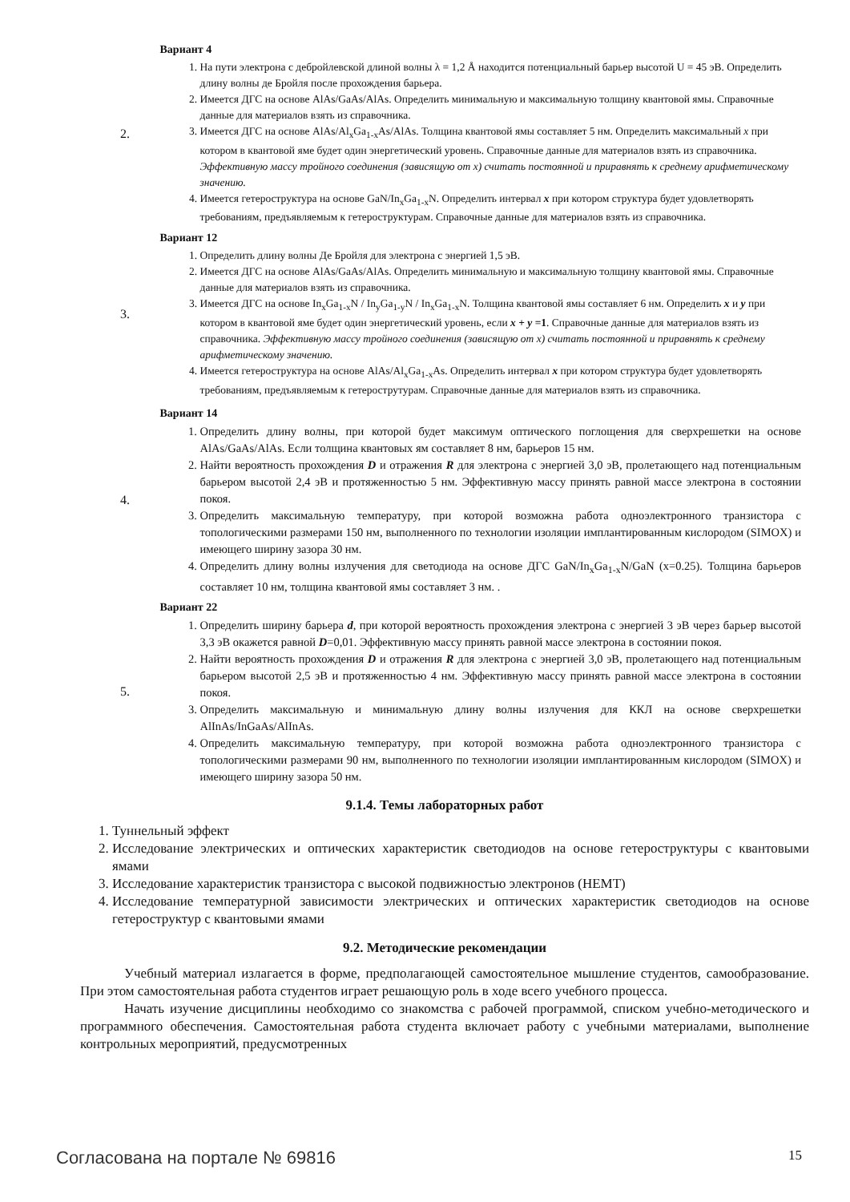2.
Вариант 4
1. На пути электрона с дебройлевской длиной волны λ = 1,2 Å находится потенциальный барьер высотой U = 45 эВ. Определить длину волны де Бройля после прохождения барьера.
2. Имеется ДГС на основе AlAs/GaAs/AlAs. Определить минимальную и максимальную толщину квантовой ямы. Справочные данные для материалов взять из справочника.
3. Имеется ДГС на основе AlAs/Al<sub>x</sub>Ga<sub>1-x</sub>As/AlAs. Толщина квантовой ямы составляет 5 нм. Определить максимальный x при котором в квантовой яме будет один энергетический уровень. Справочные данные для материалов взять из справочника. Эффективную массу тройного соединения (зависящую от x) считать постоянной и приравнять к среднему арифметическому значению.
4. Имеется гетероструктура на основе GaN/In<sub>x</sub>Ga<sub>1-x</sub>N. Определить интервал x при котором структура будет удовлетворять требованиям, предъявляемым к гетероструктурам. Справочные данные для материалов взять из справочника.
3.
Вариант 12
1. Определить длину волны Де Бройля для электрона с энергией 1,5 эВ.
2. Имеется ДГС на основе AlAs/GaAs/AlAs. Определить минимальную и максимальную толщину квантовой ямы. Справочные данные для материалов взять из справочника.
3. Имеется ДГС на основе In<sub>x</sub>Ga<sub>1-x</sub>N / In<sub>y</sub>Ga<sub>1-y</sub>N / In<sub>x</sub>Ga<sub>1-x</sub>N. Толщина квантовой ямы составляет 6 нм. Определить x и y при котором в квантовой яме будет один энергетический уровень, если x + y =1. Справочные данные для материалов взять из справочника. Эффективную массу тройного соединения (зависящую от x) считать постоянной и приравнять к среднему арифметическому значению.
4. Имеется гетероструктура на основе AlAs/Al<sub>x</sub>Ga<sub>1-x</sub>As. Определить интервал x при котором структура будет удовлетворять требованиям, предъявляемым к гетерострутурам. Справочные данные для материалов взять из справочника.
4.
Вариант 14
1. Определить длину волны, при которой будет максимум оптического поглощения для сверхрешетки на основе AlAs/GaAs/AlAs. Если толщина квантовых ям составляет 8 нм, барьеров 15 нм.
2. Найти вероятность прохождения D и отражения R для электрона с энергией 3,0 эВ, пролетающего над потенциальным барьером высотой 2,4 эВ и протяженностью 5 нм. Эффективную массу принять равной массе электрона в состоянии покоя.
3. Определить максимальную температуру, при которой возможна работа одноэлектронного транзистора с топологическими размерами 150 нм, выполненного по технологии изоляции имплантированным кислородом (SIMOX) и имеющего ширину зазора 30 нм.
4. Определить длину волны излучения для светодиода на основе ДГС GaN/In<sub>x</sub>Ga<sub>1-x</sub>N/GaN (x=0.25). Толщина барьеров составляет 10 нм, толщина квантовой ямы составляет 3 нм. .
5.
Вариант 22
1. Определить ширину барьера d, при которой вероятность прохождения электрона с энергией 3 эВ через барьер высотой 3,3 эВ окажется равной D=0,01. Эффективную массу принять равной массе электрона в состоянии покоя.
2. Найти вероятность прохождения D и отражения R для электрона с энергией 3,0 эВ, пролетающего над потенциальным барьером высотой 2,5 эВ и протяженностью 4 нм. Эффективную массу принять равной массе электрона в состоянии покоя.
3. Определить максимальную и минимальную длину волны излучения для ККЛ на основе сверхрешетки AlInAs/InGaAs/AlInAs.
4. Определить максимальную температуру, при которой возможна работа одноэлектронного транзистора с топологическими размерами 90 нм, выполненного по технологии изоляции имплантированным кислородом (SIMOX) и имеющего ширину зазора 50 нм.
9.1.4. Темы лабораторных работ
1. Туннельный эффект
2. Исследование электрических и оптических характеристик светодиодов на основе гетероструктуры с квантовыми ямами
3. Исследование характеристик транзистора с высокой подвижностью электронов (HEMT)
4. Исследование температурной зависимости электрических и оптических характеристик светодиодов на основе гетероструктур с квантовыми ямами
9.2. Методические рекомендации
Учебный материал излагается в форме, предполагающей самостоятельное мышление студентов, самообразование. При этом самостоятельная работа студентов играет решающую роль в ходе всего учебного процесса.
Начать изучение дисциплины необходимо со знакомства с рабочей программой, списком учебно-методического и программного обеспечения. Самостоятельная работа студента включает работу с учебными материалами, выполнение контрольных мероприятий, предусмотренных
Согласована на портале № 69816 15